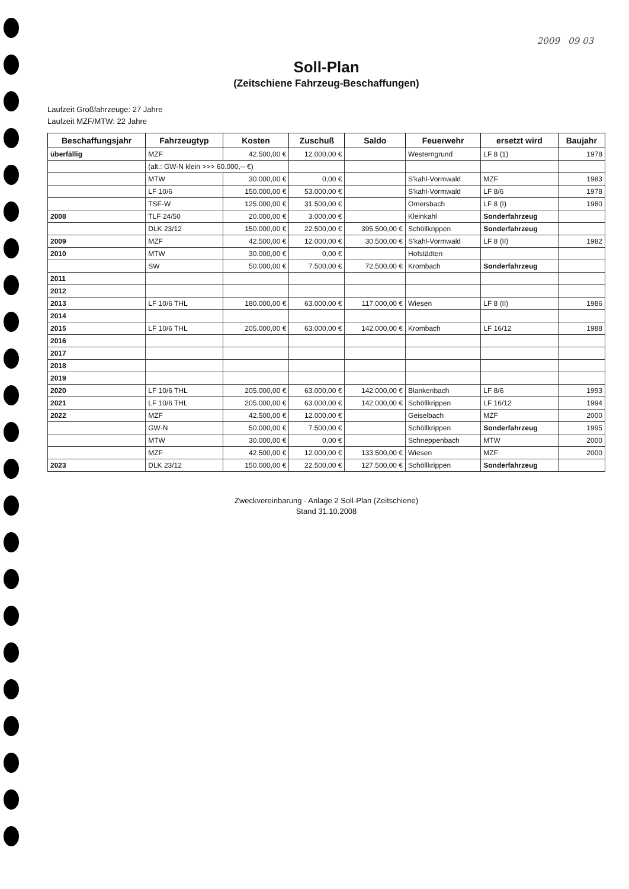2009 09 03
Soll-Plan
(Zeitschiene Fahrzeug-Beschaffungen)
Laufzeit Großfahrzeuge: 27 Jahre
Laufzeit MZF/MTW: 22 Jahre
| Beschaffungsjahr | Fahrzeugtyp | Kosten | Zuschuß | Saldo | Feuerwehr | ersetzt wird | Baujahr |
| --- | --- | --- | --- | --- | --- | --- | --- |
| überfällig | MZF | 42.500,00 € | 12.000,00 € | | Westerngrund | LF 8 (1) | 1978 |
| | (alt.: GW-N klein >>> 60.000,-- €) | | | | | | |
| | MTW | 30.000,00 € | 0,00 € | | S'kahl-Vormwald | MZF | 1983 |
| | LF 10/6 | 150.000,00 € | 53.000,00 € | | S'kahl-Vormwald | LF 8/6 | 1978 |
| | TSF-W | 125.000,00 € | 31.500,00 € | | Omersbach | LF 8 (I) | 1980 |
| 2008 | TLF 24/50 | 20.000,00 € | 3.000,00 € | | Kleinkahl | Sonderfahrzeug | |
| | DLK 23/12 | 150.000,00 € | 22.500,00 € | 395.500,00 € | Schöllkrippen | Sonderfahrzeug | |
| 2009 | MZF | 42.500,00 € | 12.000,00 € | 30.500,00 € | S'kahl-Vormwald | LF 8 (II) | 1982 |
| 2010 | MTW | 30.000,00 € | 0,00 € | | Hofstädten | | |
| | SW | 50.000,00 € | 7.500,00 € | 72.500,00 € | Krombach | Sonderfahrzeug | |
| 2011 | | | | | | | |
| 2012 | | | | | | | |
| 2013 | LF 10/6 THL | 180.000,00 € | 63.000,00 € | 117.000,00 € | Wiesen | LF 8 (II) | 1986 |
| 2014 | | | | | | | |
| 2015 | LF 10/6 THL | 205.000,00 € | 63.000,00 € | 142.000,00 € | Krombach | LF 16/12 | 1988 |
| 2016 | | | | | | | |
| 2017 | | | | | | | |
| 2018 | | | | | | | |
| 2019 | | | | | | | |
| 2020 | LF 10/6 THL | 205.000,00 € | 63.000,00 € | 142.000,00 € | Blankenbach | LF 8/6 | 1993 |
| 2021 | LF 10/6 THL | 205.000,00 € | 63.000,00 € | 142.000,00 € | Schöllkrippen | LF 16/12 | 1994 |
| 2022 | MZF | 42.500,00 € | 12.000,00 € | | Geiselbach | MZF | 2000 |
| | GW-N | 50.000,00 € | 7.500,00 € | | Schöllkrippen | Sonderfahrzeug | 1995 |
| | MTW | 30.000,00 € | 0,00 € | | Schneppenbach | MTW | 2000 |
| | MZF | 42.500,00 € | 12.000,00 € | 133.500,00 € | Wiesen | MZF | 2000 |
| 2023 | DLK 23/12 | 150.000,00 € | 22.500,00 € | 127.500,00 € | Schöllkrippen | Sonderfahrzeug | |
Zweckvereinbarung - Anlage 2 Soll-Plan (Zeitschiene)
Stand 31.10.2008